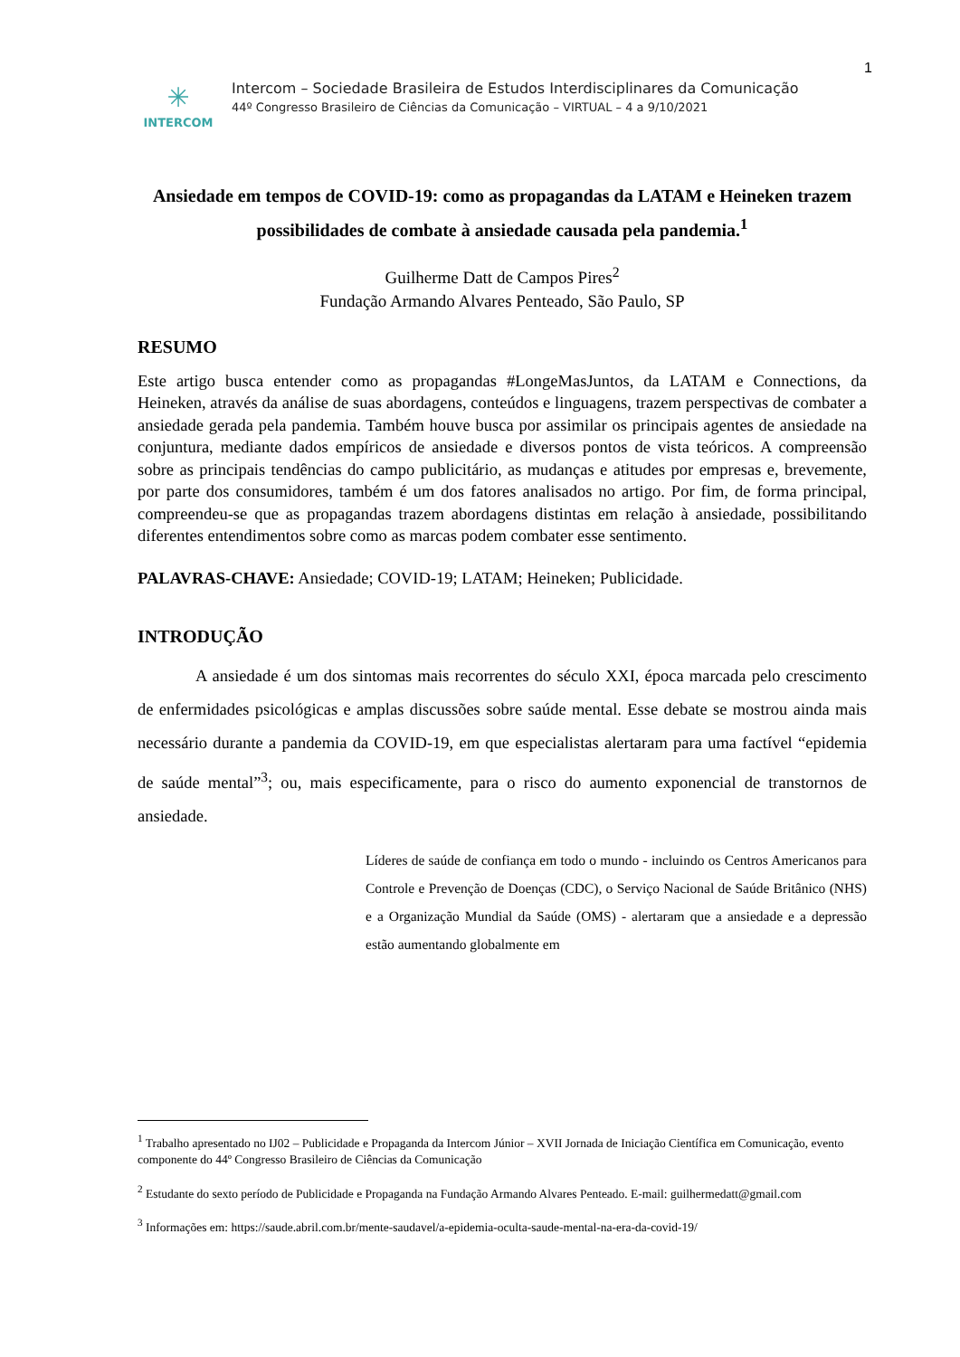1
✳
INTERCOM
Intercom – Sociedade Brasileira de Estudos Interdisciplinares da Comunicação
44º Congresso Brasileiro de Ciências da Comunicação – VIRTUAL – 4 a 9/10/2021
Ansiedade em tempos de COVID-19: como as propagandas da LATAM e Heineken trazem possibilidades de combate à ansiedade causada pela pandemia.<sup>1</sup>
Guilherme Datt de Campos Pires<sup>2</sup>
Fundação Armando Alvares Penteado, São Paulo, SP
RESUMO
Este artigo busca entender como as propagandas #LongeMasJuntos, da LATAM e Connections, da Heineken, através da análise de suas abordagens, conteúdos e linguagens, trazem perspectivas de combater a ansiedade gerada pela pandemia. Também houve busca por assimilar os principais agentes de ansiedade na conjuntura, mediante dados empíricos de ansiedade e diversos pontos de vista teóricos. A compreensão sobre as principais tendências do campo publicitário, as mudanças e atitudes por empresas e, brevemente, por parte dos consumidores, também é um dos fatores analisados no artigo. Por fim, de forma principal, compreendeu-se que as propagandas trazem abordagens distintas em relação à ansiedade, possibilitando diferentes entendimentos sobre como as marcas podem combater esse sentimento.
PALAVRAS-CHAVE: Ansiedade; COVID-19; LATAM; Heineken; Publicidade.
INTRODUÇÃO
A ansiedade é um dos sintomas mais recorrentes do século XXI, época marcada pelo crescimento de enfermidades psicológicas e amplas discussões sobre saúde mental. Esse debate se mostrou ainda mais necessário durante a pandemia da COVID-19, em que especialistas alertaram para uma factível “epidemia de saúde mental”<sup>3</sup>; ou, mais especificamente, para o risco do aumento exponencial de transtornos de ansiedade.
Líderes de saúde de confiança em todo o mundo - incluindo os Centros Americanos para Controle e Prevenção de Doenças (CDC), o Serviço Nacional de Saúde Britânico (NHS) e a Organização Mundial da Saúde (OMS) - alertaram que a ansiedade e a depressão estão aumentando globalmente em
<sup>1</sup> Trabalho apresentado no IJ02 – Publicidade e Propaganda da Intercom Júnior – XVII Jornada de Iniciação Científica em Comunicação, evento componente do 44º Congresso Brasileiro de Ciências da Comunicação
<sup>2</sup> Estudante do sexto período de Publicidade e Propaganda na Fundação Armando Alvares Penteado. E-mail: guilhermedatt@gmail.com
<sup>3</sup> Informações em: https://saude.abril.com.br/mente-saudavel/a-epidemia-oculta-saude-mental-na-era-da-covid-19/